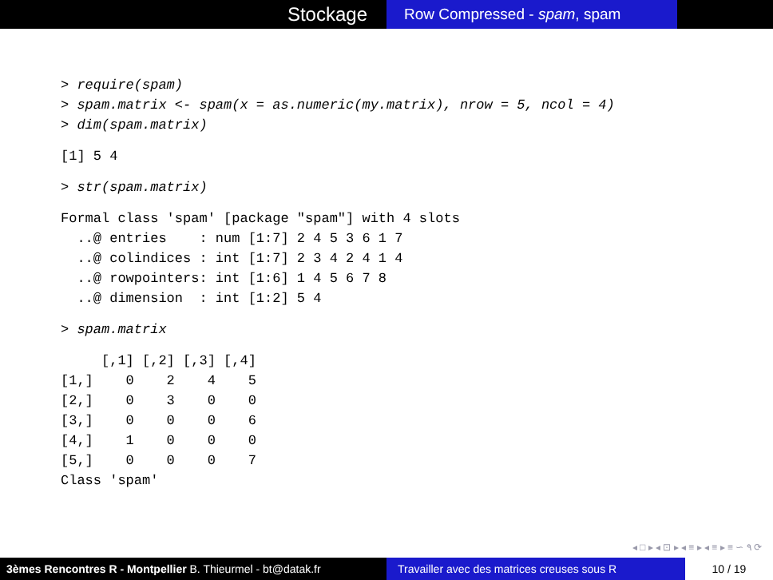Stockage
Row Compressed - spam, spam
> require(spam) > spam.matrix <- spam(x = as.numeric(my.matrix), nrow = 5, ncol = 4) > dim(spam.matrix)
[1] 5 4
> str(spam.matrix)
Formal class 'spam' [package "spam"] with 4 slots ..@ entries : num [1:7] 2 4 5 3 6 1 7 ..@ colindices : int [1:7] 2 3 4 2 4 1 4 ..@ rowpointers: int [1:6] 1 4 5 6 7 8 ..@ dimension : int [1:2] 5 4
> spam.matrix
[,1] [,2] [,3] [,4] [1,] 0 2 4 5 [2,] 0 3 0 0 [3,] 0 0 0 6 [4,] 1 0 0 0 [5,] 0 0 0 7 Class 'spam'
◂ □ ▸ ◂ ⊡ ▸ ◂ ≡ ▸ ◂ ≡ ▸ ≡ ∽ ۹ ⟳
3èmes Rencontres R - Montpellier B. Thieurmel - bt@datak.fr
Travailler avec des matrices creuses sous R
10 / 19